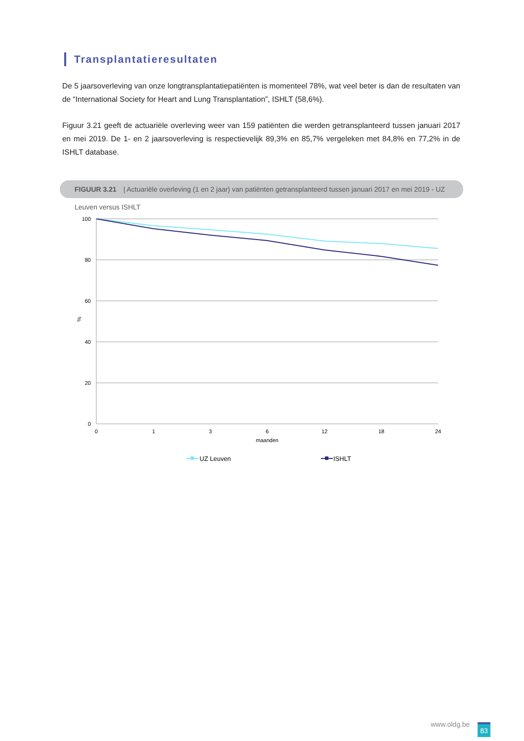Transplantatieresultaten
De 5 jaarsoverleving van onze longtransplantatiepatiënten is momenteel 78%, wat veel beter is dan de resultaten van de “International Society for Heart and Lung Transplantation”, ISHLT (58,6%).
Figuur 3.21 geeft de actuariële overleving weer van 159 patiënten die werden getransplanteerd tussen januari 2017 en mei 2019. De 1- en 2 jaarsoverleving is respectievelijk 89,3% en 85,7% vergeleken met 84,8% en 77,2% in de ISHLT database.
FIGUUR 3.21 | Actuariële overleving (1 en 2 jaar) van patiënten getransplanteerd tussen januari 2017 en mei 2019 - UZ Leuven versus ISHLT
100
80
60
40
20
0
%
0
1
3
6
12
18
24
maanden
UZ Leuven
ISHLT
www.oldg.be 83